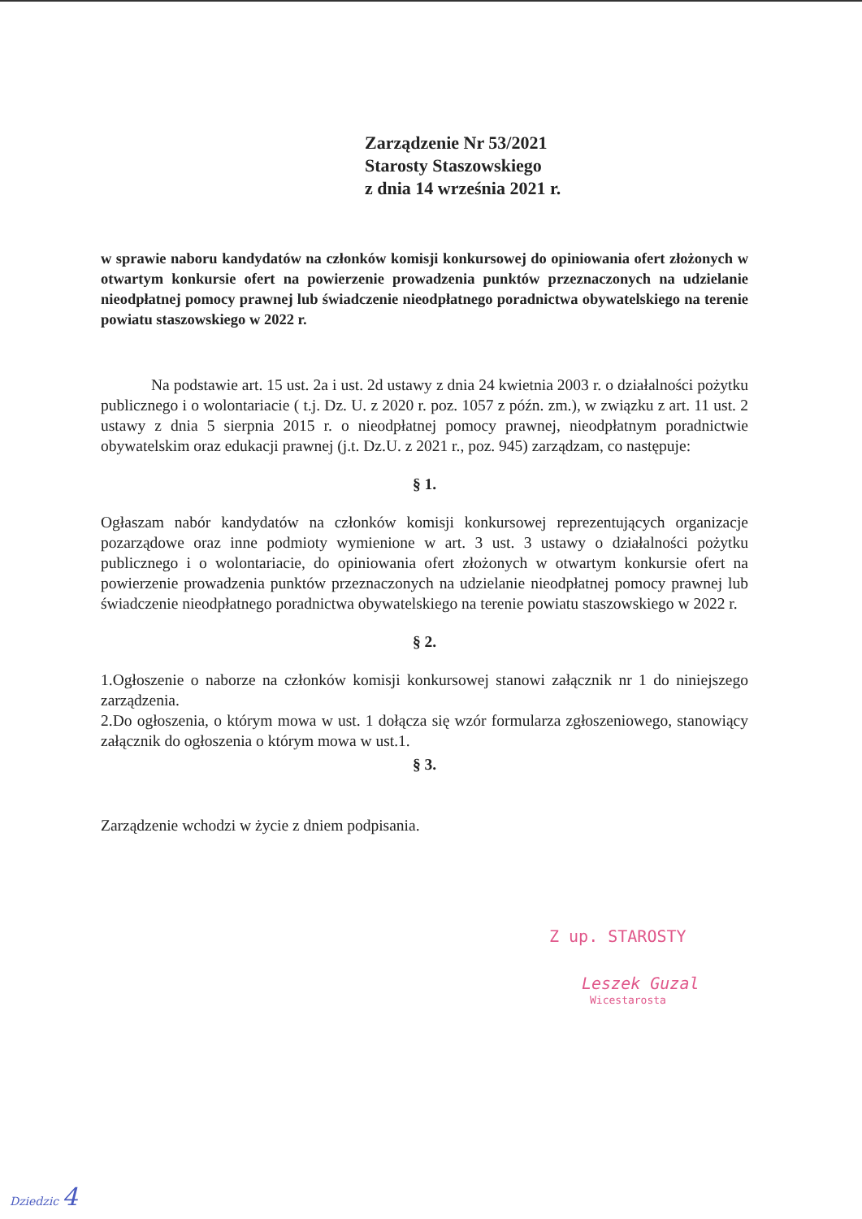Zarządzenie Nr 53/2021
Starosty Staszowskiego
z dnia 14 września 2021 r.
w sprawie naboru kandydatów na członków komisji konkursowej do opiniowania ofert złożonych w otwartym konkursie ofert na powierzenie prowadzenia punktów przeznaczonych na udzielanie nieodpłatnej pomocy prawnej lub świadczenie nieodpłatnego poradnictwa obywatelskiego na terenie powiatu staszowskiego w 2022 r.
Na podstawie art. 15 ust. 2a i ust. 2d ustawy z dnia 24 kwietnia 2003 r. o działalności pożytku publicznego i o wolontariacie ( t.j. Dz. U. z 2020 r. poz. 1057 z późn. zm.), w związku z art. 11 ust. 2 ustawy z dnia 5 sierpnia 2015 r. o nieodpłatnej pomocy prawnej, nieodpłatnym poradnictwie obywatelskim oraz edukacji prawnej (j.t. Dz.U. z 2021 r., poz. 945) zarządzam, co następuje:
§ 1.
Ogłaszam nabór kandydatów na członków komisji konkursowej reprezentujących organizacje pozarządowe oraz inne podmioty wymienione w art. 3 ust. 3 ustawy o działalności pożytku publicznego i o wolontariacie, do opiniowania ofert złożonych w otwartym konkursie ofert na powierzenie prowadzenia punktów przeznaczonych na udzielanie nieodpłatnej pomocy prawnej lub świadczenie nieodpłatnego poradnictwa obywatelskiego na terenie powiatu staszowskiego w 2022 r.
§ 2.
1.Ogłoszenie o naborze na członków komisji konkursowej stanowi załącznik nr 1 do niniejszego zarządzenia.
2.Do ogłoszenia, o którym mowa w ust. 1 dołącza się wzór formularza zgłoszeniowego, stanowiący załącznik do ogłoszenia o którym mowa w ust.1.
§ 3.
Zarządzenie wchodzi w życie z dniem podpisania.
Z up. STAROSTY
Leszek Guzal
Wicestarosta
Dziedzic 4